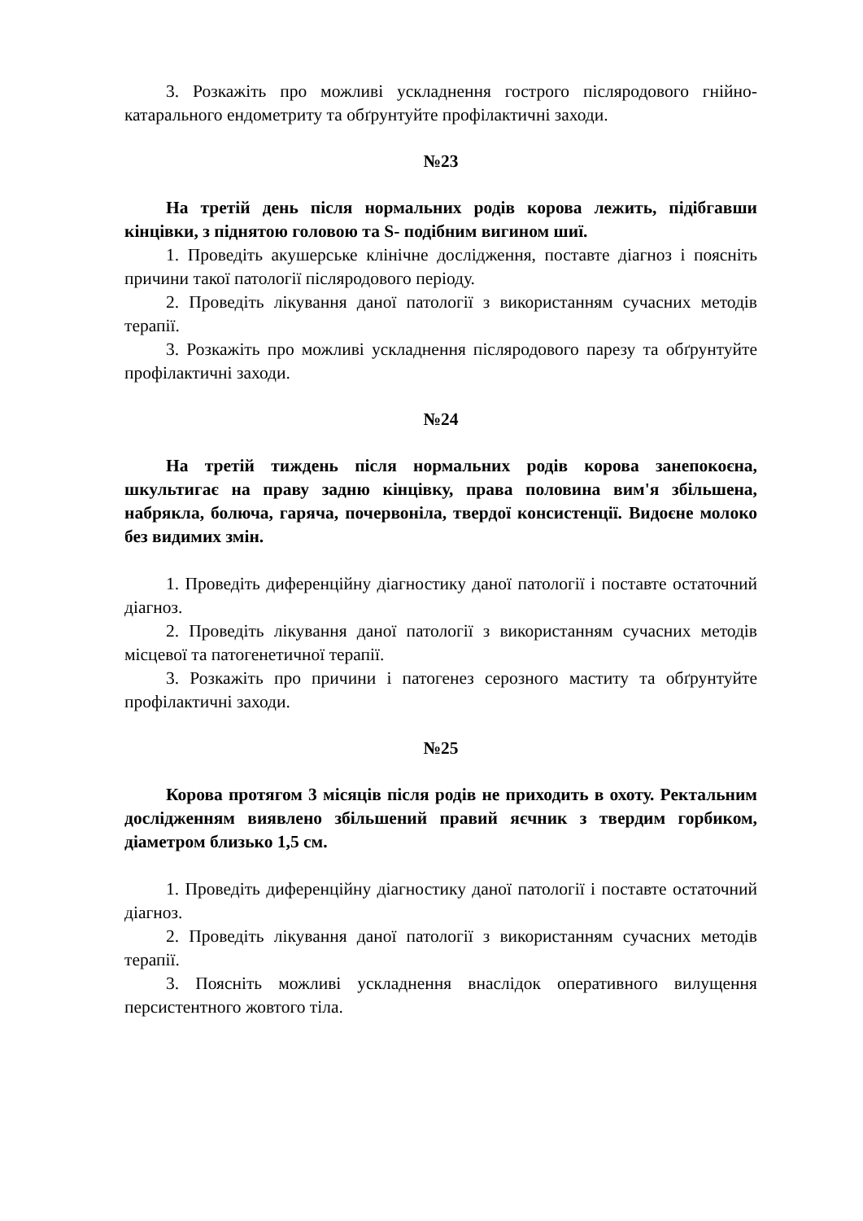3. Розкажіть про можливі ускладнення гострого післяродового гнійно-катарального ендометриту та обґрунтуйте профілактичні заходи.
№23
На третій день після нормальних родів корова лежить, підібгавши кінцівки, з піднятою головою та S- подібним вигином шиї.
1. Проведіть акушерське клінічне дослідження, поставте діагноз і поясніть причини такої патології післяродового періоду.
2. Проведіть лікування даної патології з використанням сучасних методів терапії.
3. Розкажіть про можливі ускладнення післяродового парезу та обґрунтуйте профілактичні заходи.
№24
На третій тиждень після нормальних родів корова занепокоєна, шкультигає на праву задню кінцівку, права половина вим'я збільшена, набрякла, болюча, гаряча, почервоніла, твердої консистенції. Видоєне молоко без видимих змін.
1. Проведіть диференційну діагностику даної патології і поставте остаточний діагноз.
2. Проведіть лікування даної патології з використанням сучасних методів місцевої та патогенетичної терапії.
3. Розкажіть про причини і патогенез серозного маститу та обґрунтуйте профілактичні заходи.
№25
Корова протягом 3 місяців після родів не приходить в охоту. Ректальним дослідженням виявлено збільшений правий яєчник з твердим горбиком, діаметром близько 1,5 см.
1. Проведіть диференційну діагностику даної патології і поставте остаточний діагноз.
2. Проведіть лікування даної патології з використанням сучасних методів терапії.
3. Поясніть можливі ускладнення внаслідок оперативного вилущення персистентного жовтого тіла.